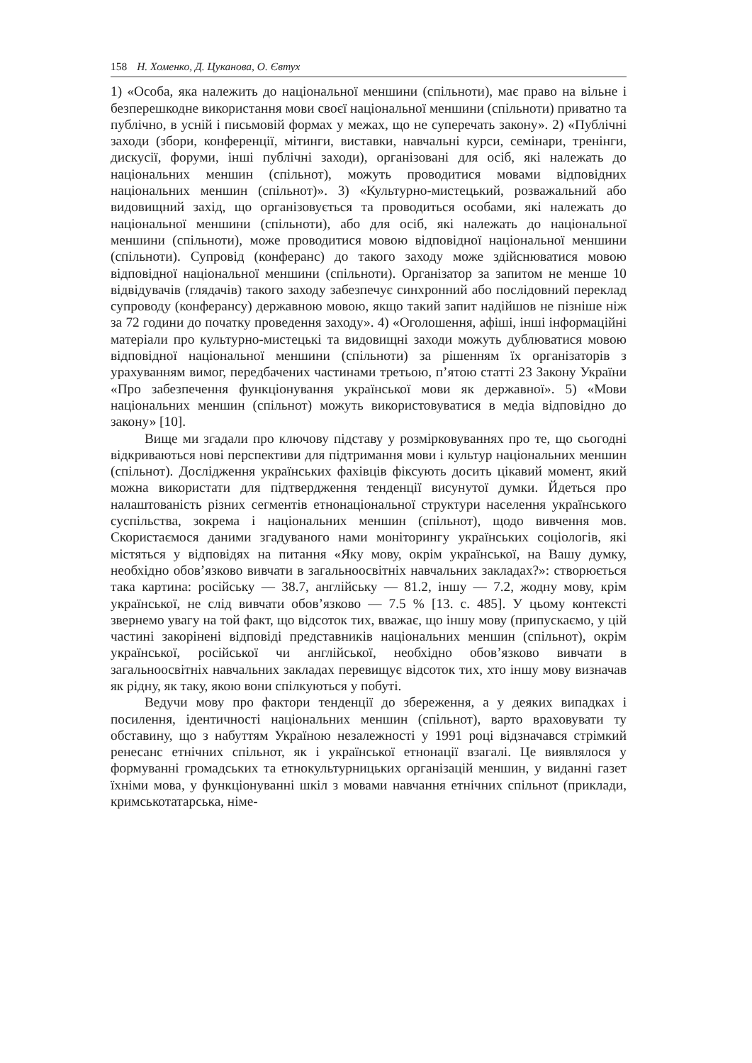158 Н. Хоменко, Д. Цуканова, О. Євтух
1) «Особа, яка належить до національної меншини (спільноти), має право на вільне і безперешкодне використання мови своєї національної меншини (спільноти) приватно та публічно, в усній і письмовій формах у межах, що не суперечать закону». 2) «Публічні заходи (збори, конференції, мітинги, виставки, навчальні курси, семінари, тренінги, дискусії, форуми, інші публічні заходи), організовані для осіб, які належать до національних меншин (спільнот), можуть проводитися мовами відповідних національних меншин (спільнот)». 3) «Культурно-мистецький, розважальний або видовищний захід, що організовується та проводиться особами, які належать до національної меншини (спільноти), або для осіб, які належать до національної меншини (спільноти), може проводитися мовою відповідної національної меншини (спільноти). Супровід (конферанс) до такого заходу може здійснюватися мовою відповідної національної меншини (спільноти). Організатор за запитом не менше 10 відвідувачів (глядачів) такого заходу забезпечує синхронний або послідовний переклад супроводу (конферансу) державною мовою, якщо такий запит надійшов не пізніше ніж за 72 години до початку проведення заходу». 4) «Оголошення, афіші, інші інформаційні матеріали про культурно-мистецькі та видовищні заходи можуть дублюватися мовою відповідної національної меншини (спільноти) за рішенням їх організаторів з урахуванням вимог, передбачених частинами третьою, п’ятою статті 23 Закону України «Про забезпечення функціонування української мови як державної». 5) «Мови національних меншин (спільнот) можуть використовуватися в медіа відповідно до закону» [10].
Вище ми згадали про ключову підставу у розмірковуваннях про те, що сьогодні відкриваються нові перспективи для підтримання мови і культур національних меншин (спільнот). Дослідження українських фахівців фіксують досить цікавий момент, який можна використати для підтвердження тенденції висунутої думки. Йдеться про налаштованість різних сегментів етнонаціональної структури населення українського суспільства, зокрема і національних меншин (спільнот), щодо вивчення мов. Скористаємося даними згадуваного нами моніторингу українських соціологів, які містяться у відповідях на питання «Яку мову, окрім української, на Вашу думку, необхідно обов’язково вивчати в загальноосвітніх навчальних закладах?»: створюється така картина: російську — 38.7, англійську — 81.2, іншу — 7.2, жодну мову, крім української, не слід вивчати обов’язково — 7.5 % [13. с. 485]. У цьому контексті звернемо увагу на той факт, що відсоток тих, вважає, що іншу мову (припускаємо, у цій частині закорінені відповіді представників національних меншин (спільнот), окрім української, російської чи англійської, необхідно обов’язково вивчати в загальноосвітніх навчальних закладах перевищує відсоток тих, хто іншу мову визначав як рідну, як таку, якою вони спілкуються у побуті.
Ведучи мову про фактори тенденції до збереження, а у деяких випадках і посилення, ідентичності національних меншин (спільнот), варто враховувати ту обставину, що з набуттям Україною незалежності у 1991 році відзначався стрімкий ренесанс етнічних спільнот, як і української етнонації взагалі. Це виявлялося у формуванні громадських та етнокультурницьких організацій меншин, у виданні газет їхніми мова, у функціонуванні шкіл з мовами навчання етнічних спільнот (приклади, кримськотатарська, німе-